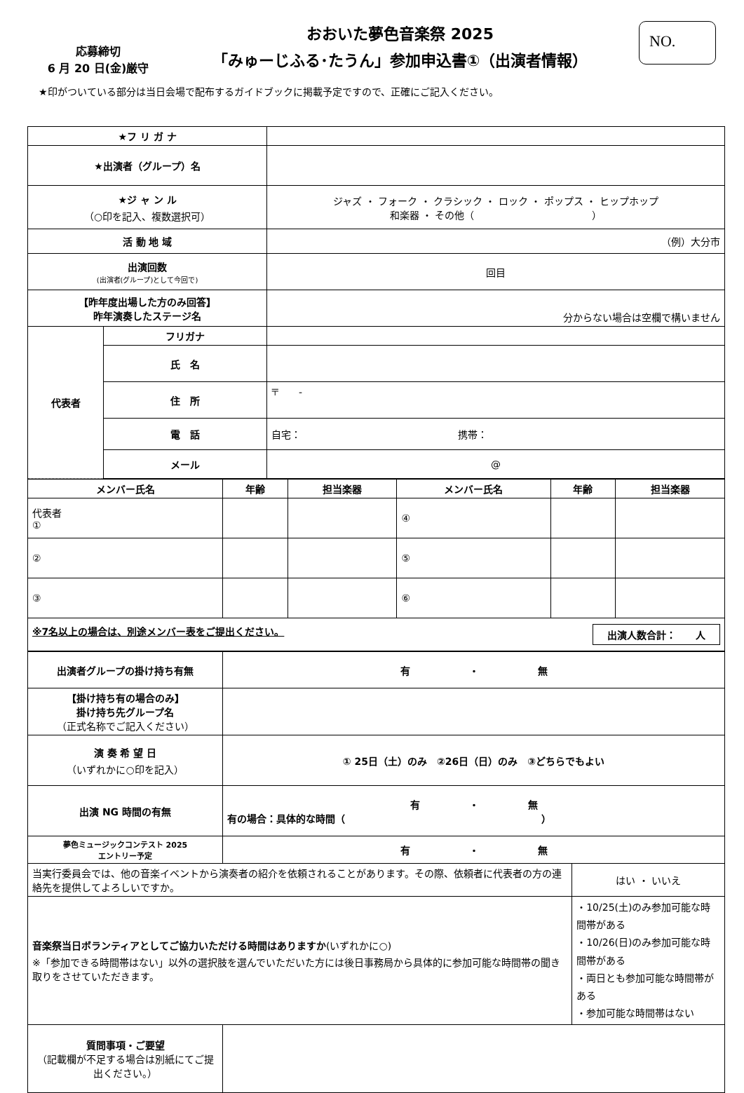応募締切
6 月 20 日(金)厳守
おおいた夢色音楽祭 2025
「みゅーじふる･たうん」参加申込書①（出演者情報）
NO.
★印がついている部分は当日会場で配布するガイドブックに掲載予定ですので、正確にご記入ください。
| ★フ リ ガ ナ | | |
| ★出演者（グループ）名 | | |
| ★ジ ャ ン ル （○印を記入、複数選択可） | | ジャズ ・ フォーク ・ クラシック ・ ロック ・ ポップス ・ ヒップホップ 和楽器 ・ その他（ ） |
| 活 動 地 域 | | （例）大分市 |
| 出演回数 (出演者(グループ)として今回で) | | 回目 |
| 【昨年度出場した方のみ回答】 昨年演奏したステージ名 | | 分からない場合は空欄で構いません |
| 代表者 | フリガナ | |
| | 氏 名 | |
| | 住 所 | 〒 - |
| | 電 話 | 自宅： 携帯： |
| | メール | @ |
| メンバー氏名 | 年齢 | 担当楽器 | メンバー氏名 | 年齢 | 担当楽器 |
| --- | --- | --- | --- | --- | --- |
| 代表者 ① | | | ④ | | |
| ② | | | ⑤ | | |
| ③ | | | ⑥ | | |
| ※7名以上の場合は、別途メンバー表をご提出ください。 出演人数合計： 人 | | | | | |
| 出演者グループの掛け持ち有無 | 有 ・ 無 | |
| 【掛け持ち有の場合のみ】 掛け持ち先グループ名 （正式名称でご記入ください） | | |
| 演 奏 希 望 日 （いずれかに○印を記入） | ① 25日（土）のみ ②26日（日）のみ ③どちらでもよい | |
| 出演 NG 時間の有無 | 有 ・ 無 有の場合：具体的な時間（ ） | |
| 夢色ミュージックコンテスト 2025 エントリー予定 | 有 ・ 無 | |
| 当実行委員会では、他の音楽イベントから演奏者の紹介を依頼されることがあります。その際、依頼者に代表者の方の連絡先を提供してよろしいですか。 | | はい ・ いいえ |
| 音楽祭当日ボランティアとしてご協力いただける時間はありますか (いずれかに○) ※「参加できる時間帯はない」以外の選択肢を選んでいただいた方には後日事務局から具体的に参加可能な時間帯の聞き取りをさせていただきます。 | | ・10/25(土)のみ参加可能な時間帯がある ・10/26(日)のみ参加可能な時間帯がある ・両日とも参加可能な時間帯がある ・参加可能な時間帯はない |
| 質問事項・ご要望 （記載欄が不足する場合は別紙にてご提出ください。） | | |